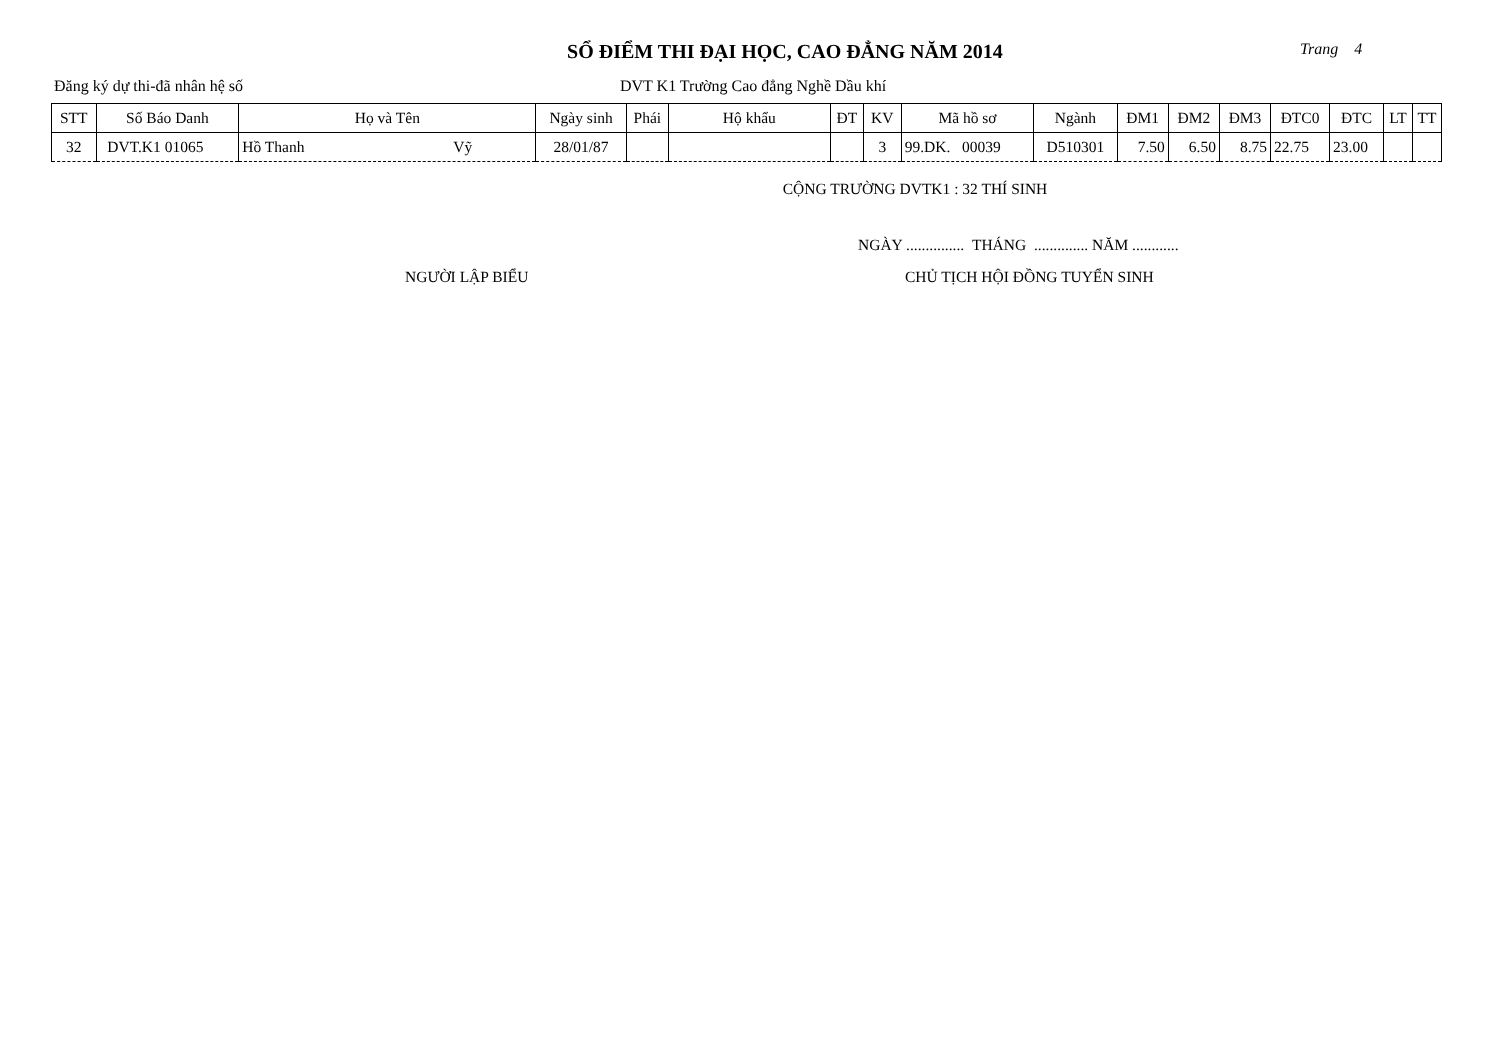SỔ ĐIỂM THI ĐẠI HỌC, CAO ĐẲNG NĂM 2014
Trang 4
Đăng ký dự thi-đã nhân hệ số DVT K1 Trường Cao đẳng Nghề Dầu khí
| STT | Số Báo Danh | Họ và Tên | Ngày sinh | Phái | Hộ khẩu | ĐT | KV | Mã hồ sơ | Ngành | ĐM1 | ĐM2 | ĐM3 | ĐTC0 | ĐTC | LT | TT |
| --- | --- | --- | --- | --- | --- | --- | --- | --- | --- | --- | --- | --- | --- | --- | --- | --- |
| 32 | DVT.K1 01065 | Hồ Thanh Vỹ | 28/01/87 | | | | 3 | 99.DK. 00039 | D510301 | 7.50 | 6.50 | 8.75 | 22.75 | 23.00 | | |
CỘNG TRƯỜNG DVTK1 : 32 THÍ SINH
NGÀY ............... THÁNG .............. NĂM ............
NGƯỜI LẬP BIỂU CHỦ TỊCH HỘI ĐỒNG TUYỂN SINH